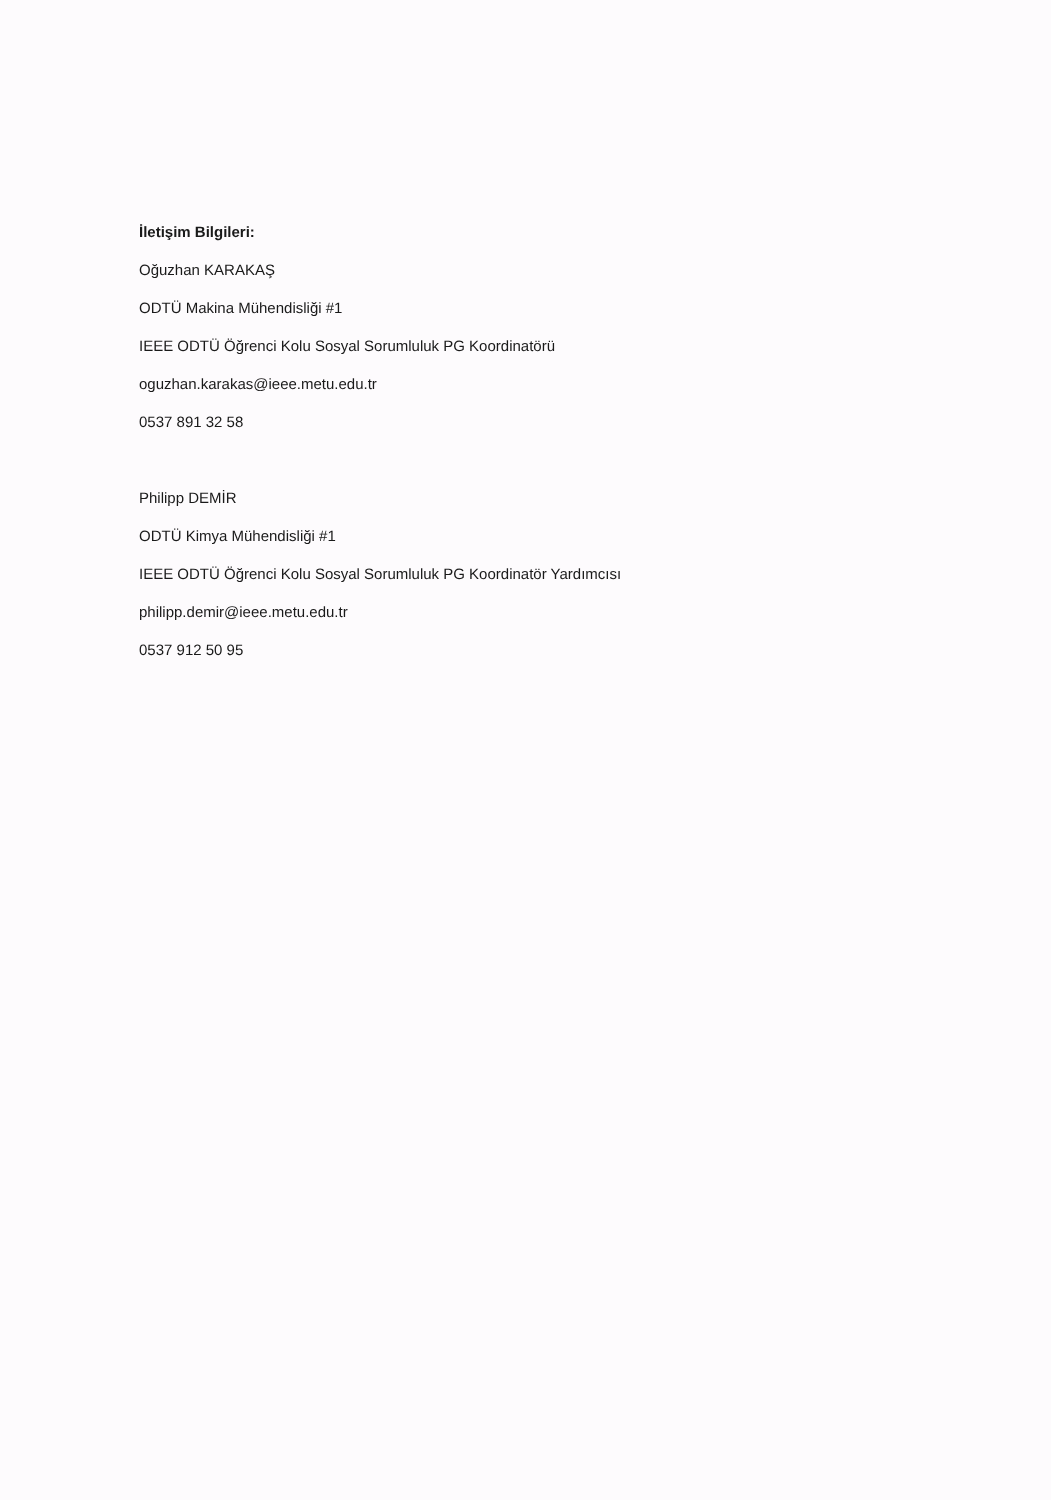İletişim Bilgileri:
Oğuzhan KARAKAŞ
ODTÜ Makina Mühendisliği #1
IEEE ODTÜ Öğrenci Kolu Sosyal Sorumluluk PG Koordinatörü
oguzhan.karakas@ieee.metu.edu.tr
0537 891 32 58
Philipp DEMİR
ODTÜ Kimya Mühendisliği #1
IEEE ODTÜ Öğrenci Kolu Sosyal Sorumluluk PG Koordinatör Yardımcısı
philipp.demir@ieee.metu.edu.tr
0537 912 50 95